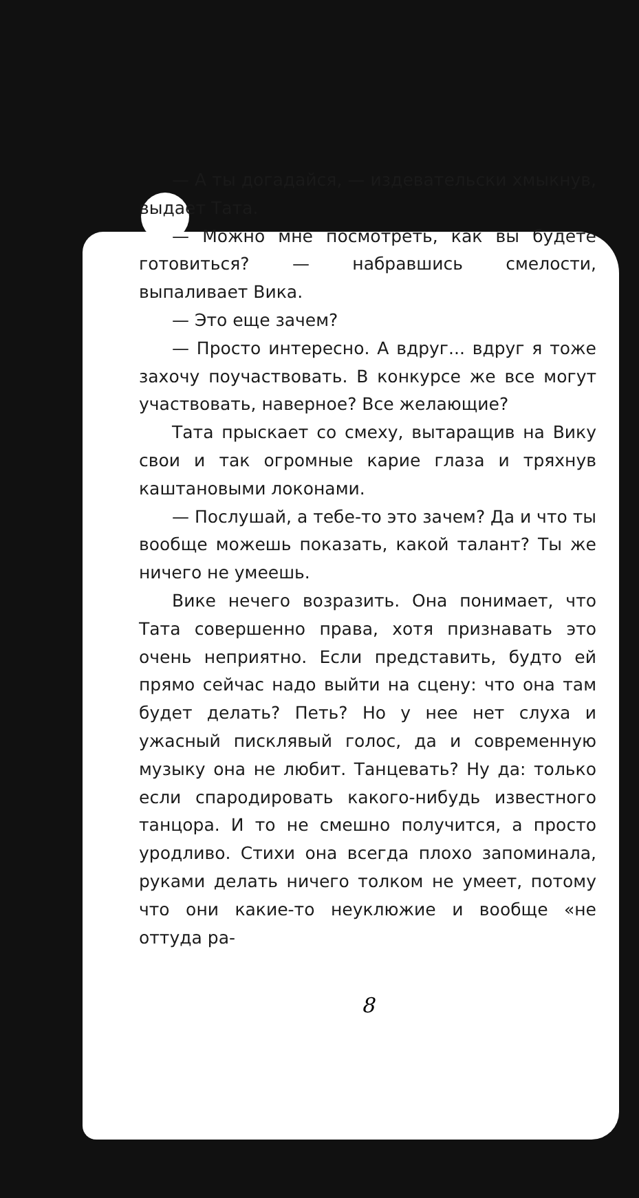— А ты догадайся, — издевательски хмыкнув, выдает Тата.
— Можно мне посмотреть, как вы будете готовиться? — набравшись смелости, выпаливает Вика.
— Это еще зачем?
— Просто интересно. А вдруг... вдруг я тоже захочу поучаствовать. В конкурсе же все могут участвовать, наверное? Все желающие?
Тата прыскает со смеху, вытаращив на Вику свои и так огромные карие глаза и тряхнув каштановыми локонами.
— Послушай, а тебе-то это зачем? Да и что ты вообще можешь показать, какой талант? Ты же ничего не умеешь.
Вике нечего возразить. Она понимает, что Тата совершенно права, хотя признавать это очень неприятно. Если представить, будто ей прямо сейчас надо выйти на сцену: что она там будет делать? Петь? Но у нее нет слуха и ужасный пискля­вый голос, да и современную музыку она не любит. Танцевать? Ну да: только если спародировать какого-нибудь известного танцора. И то не смешно получится, а просто уродливо. Стихи она всегда плохо запоминала, руками делать ничего толком не умеет, потому что они какие-то неуклюжие и вообще «не оттуда ра-
8